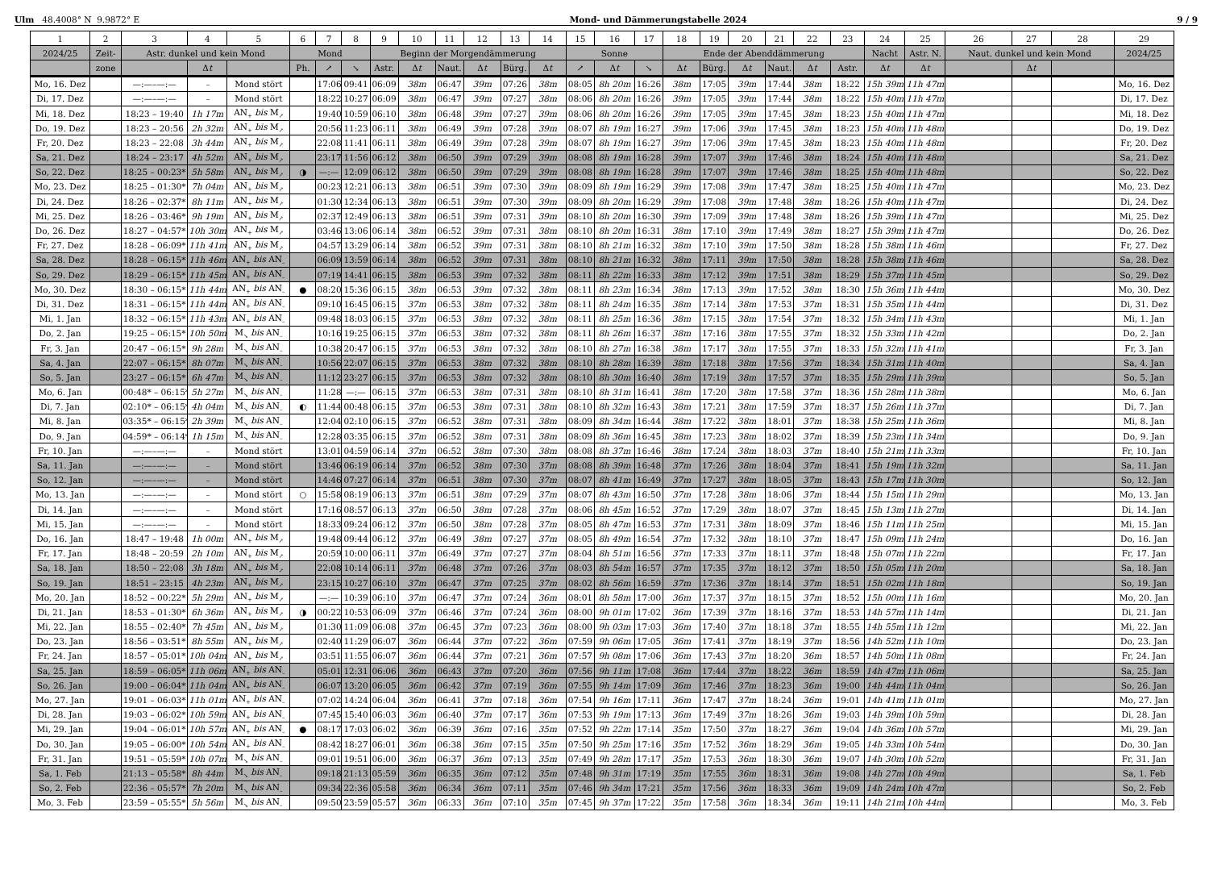Ulm 48.4008° N 9.9872° E Mond- und Dämmerungstabelle 2024 9 / 9
| 1 | 2 | 3 | 4 | 5 | 6 | 7 | 8 | 9 | 10 | 11 | 12 | 13 | 14 | 15 | 16 | 17 | 18 | 19 | 20 | 21 | 22 | 23 | 24 | 25 | 26 | 27 | 28 | 29 |
| --- | --- | --- | --- | --- | --- | --- | --- | --- | --- | --- | --- | --- | --- | --- | --- | --- | --- | --- | --- | --- | --- | --- | --- | --- | --- | --- | --- | --- |
| 2024/25 | Zeit- | Astr. dunkel und kein Mond | | | Mond | | | Beginn der Morgendämmerung | | | | | | Sonne | | | Ende der Abenddämmerung | | | | | | Nacht | Astr. N. | Naut. dunkel und kein Mond | | | 2024/25 |
| | zone | | Δ t | | Ph. | ↗ | ↘ | Astr. | Δ t | Naut. | Δ t | Bürg. | Δ t | ↗ | Δ t | ↘ | Δ t | Bürg. | Δ t | Naut. | Δ t | Astr. | Δ t | Δ t | | Δ t | | |
| Mo, 16. Dez | | —:—–—:— | – | Mond stört | | 17:06 | 09:41 | 06:09 | 38m | 06:47 | 39m | 07:26 | 38m | 08:05 | 8h 20m | 16:26 | 38m | 17:05 | 39m | 17:44 | 38m | 18:22 | 15h 39m | 11h 47m | | | | Mo, 16. Dez |
| Di, 17. Dez | | —:—–—:— | – | Mond stört | | 18:22 | 10:27 | 06:09 | 38m | 06:47 | 39m | 07:27 | 38m | 08:06 | 8h 20m | 16:26 | 39m | 17:05 | 39m | 17:44 | 38m | 18:22 | 15h 40m | 11h 47m | | | | Di, 17. Dez |
| Mi, 18. Dez | | 18:23 – 19:40 | 1h 17m | AN<sub>+</sub> bis M<sub>↗</sub> | | 19:40 | 10:59 | 06:10 | 38m | 06:48 | 39m | 07:27 | 39m | 08:06 | 8h 20m | 16:26 | 39m | 17:05 | 39m | 17:45 | 38m | 18:23 | 15h 40m | 11h 47m | | | | Mi, 18. Dez |
| Do, 19. Dez | | 18:23 – 20:56 | 2h 32m | AN<sub>+</sub> bis M<sub>↗</sub> | | 20:56 | 11:23 | 06:11 | 38m | 06:49 | 39m | 07:28 | 39m | 08:07 | 8h 19m | 16:27 | 39m | 17:06 | 39m | 17:45 | 38m | 18:23 | 15h 40m | 11h 48m | | | | Do, 19. Dez |
| Fr, 20. Dez | | 18:23 – 22:08 | 3h 44m | AN<sub>+</sub> bis M<sub>↗</sub> | | 22:08 | 11:41 | 06:11 | 38m | 06:49 | 39m | 07:28 | 39m | 08:07 | 8h 19m | 16:27 | 39m | 17:06 | 39m | 17:45 | 38m | 18:23 | 15h 40m | 11h 48m | | | | Fr, 20. Dez |
| Sa, 21. Dez | | 18:24 – 23:17 | 4h 52m | AN<sub>+</sub> bis M<sub>↗</sub> | | 23:17 | 11:56 | 06:12 | 38m | 06:50 | 39m | 07:29 | 39m | 08:08 | 8h 19m | 16:28 | 39m | 17:07 | 39m | 17:46 | 38m | 18:24 | 15h 40m | 11h 48m | | | | Sa, 21. Dez |
| So, 22. Dez | | 18:25 – 00:23* | 5h 58m | AN<sub>+</sub> bis M<sub>↗</sub> | ◑ | —:— | 12:09 | 06:12 | 38m | 06:50 | 39m | 07:29 | 39m | 08:08 | 8h 19m | 16:28 | 39m | 17:07 | 39m | 17:46 | 38m | 18:25 | 15h 40m | 11h 48m | | | | So, 22. Dez |
| Mo, 23. Dez | | 18:25 – 01:30* | 7h 04m | AN<sub>+</sub> bis M<sub>↗</sub> | | 00:23 | 12:21 | 06:13 | 38m | 06:51 | 39m | 07:30 | 39m | 08:09 | 8h 19m | 16:29 | 39m | 17:08 | 39m | 17:47 | 38m | 18:25 | 15h 40m | 11h 47m | | | | Mo, 23. Dez |
| Di, 24. Dez | | 18:26 – 02:37* | 8h 11m | AN<sub>+</sub> bis M<sub>↗</sub> | | 01:30 | 12:34 | 06:13 | 38m | 06:51 | 39m | 07:30 | 39m | 08:09 | 8h 20m | 16:29 | 39m | 17:08 | 39m | 17:48 | 38m | 18:26 | 15h 40m | 11h 47m | | | | Di, 24. Dez |
| Mi, 25. Dez | | 18:26 – 03:46* | 9h 19m | AN<sub>+</sub> bis M<sub>↗</sub> | | 02:37 | 12:49 | 06:13 | 38m | 06:51 | 39m | 07:31 | 39m | 08:10 | 8h 20m | 16:30 | 39m | 17:09 | 39m | 17:48 | 38m | 18:26 | 15h 39m | 11h 47m | | | | Mi, 25. Dez |
| Do, 26. Dez | | 18:27 – 04:57* | 10h 30m | AN<sub>+</sub> bis M<sub>↗</sub> | | 03:46 | 13:06 | 06:14 | 38m | 06:52 | 39m | 07:31 | 38m | 08:10 | 8h 20m | 16:31 | 38m | 17:10 | 39m | 17:49 | 38m | 18:27 | 15h 39m | 11h 47m | | | | Do, 26. Dez |
| Fr, 27. Dez | | 18:28 – 06:09* | 11h 41m | AN<sub>+</sub> bis M<sub>↗</sub> | | 04:57 | 13:29 | 06:14 | 38m | 06:52 | 39m | 07:31 | 38m | 08:10 | 8h 21m | 16:32 | 38m | 17:10 | 39m | 17:50 | 38m | 18:28 | 15h 38m | 11h 46m | | | | Fr, 27. Dez |
| Sa, 28. Dez | | 18:28 – 06:15* | 11h 46m | AN<sub>+</sub> bis AN<sub>–</sub> | | 06:09 | 13:59 | 06:14 | 38m | 06:52 | 39m | 07:31 | 38m | 08:10 | 8h 21m | 16:32 | 38m | 17:11 | 39m | 17:50 | 38m | 18:28 | 15h 38m | 11h 46m | | | | Sa, 28. Dez |
| So, 29. Dez | | 18:29 – 06:15* | 11h 45m | AN<sub>+</sub> bis AN<sub>–</sub> | | 07:19 | 14:41 | 06:15 | 38m | 06:53 | 39m | 07:32 | 38m | 08:11 | 8h 22m | 16:33 | 38m | 17:12 | 39m | 17:51 | 38m | 18:29 | 15h 37m | 11h 45m | | | | So, 29. Dez |
| Mo, 30. Dez | | 18:30 – 06:15* | 11h 44m | AN<sub>+</sub> bis AN<sub>–</sub> | ● | 08:20 | 15:36 | 06:15 | 38m | 06:53 | 39m | 07:32 | 38m | 08:11 | 8h 23m | 16:34 | 38m | 17:13 | 39m | 17:52 | 38m | 18:30 | 15h 36m | 11h 44m | | | | Mo, 30. Dez |
| Di, 31. Dez | | 18:31 – 06:15* | 11h 44m | AN<sub>+</sub> bis AN<sub>–</sub> | | 09:10 | 16:45 | 06:15 | 37m | 06:53 | 38m | 07:32 | 38m | 08:11 | 8h 24m | 16:35 | 38m | 17:14 | 38m | 17:53 | 37m | 18:31 | 15h 35m | 11h 44m | | | | Di, 31. Dez |
| Mi, 1. Jan | | 18:32 – 06:15* | 11h 43m | AN<sub>+</sub> bis AN<sub>–</sub> | | 09:48 | 18:03 | 06:15 | 37m | 06:53 | 38m | 07:32 | 38m | 08:11 | 8h 25m | 16:36 | 38m | 17:15 | 38m | 17:54 | 37m | 18:32 | 15h 34m | 11h 43m | | | | Mi, 1. Jan |
| Do, 2. Jan | | 19:25 – 06:15* | 10h 50m | M<sub>↘</sub> bis AN<sub>–</sub> | | 10:16 | 19:25 | 06:15 | 37m | 06:53 | 38m | 07:32 | 38m | 08:11 | 8h 26m | 16:37 | 38m | 17:16 | 38m | 17:55 | 37m | 18:32 | 15h 33m | 11h 42m | | | | Do, 2. Jan |
| Fr, 3. Jan | | 20:47 – 06:15* | 9h 28m | M<sub>↘</sub> bis AN<sub>–</sub> | | 10:38 | 20:47 | 06:15 | 37m | 06:53 | 38m | 07:32 | 38m | 08:10 | 8h 27m | 16:38 | 38m | 17:17 | 38m | 17:55 | 37m | 18:33 | 15h 32m | 11h 41m | | | | Fr, 3. Jan |
| Sa, 4. Jan | | 22:07 – 06:15* | 8h 07m | M<sub>↘</sub> bis AN<sub>–</sub> | | 10:56 | 22:07 | 06:15 | 37m | 06:53 | 38m | 07:32 | 38m | 08:10 | 8h 28m | 16:39 | 38m | 17:18 | 38m | 17:56 | 37m | 18:34 | 15h 31m | 11h 40m | | | | Sa, 4. Jan |
| So, 5. Jan | | 23:27 – 06:15* | 6h 47m | M<sub>↘</sub> bis AN<sub>–</sub> | | 11:12 | 23:27 | 06:15 | 37m | 06:53 | 38m | 07:32 | 38m | 08:10 | 8h 30m | 16:40 | 38m | 17:19 | 38m | 17:57 | 37m | 18:35 | 15h 29m | 11h 39m | | | | So, 5. Jan |
| Mo, 6. Jan | | 00:48* – 06:15* | 5h 27m | M<sub>↘</sub> bis AN<sub>–</sub> | | 11:28 | —:— | 06:15 | 37m | 06:53 | 38m | 07:31 | 38m | 08:10 | 8h 31m | 16:41 | 38m | 17:20 | 38m | 17:58 | 37m | 18:36 | 15h 28m | 11h 38m | | | | Mo, 6. Jan |
| Di, 7. Jan | | 02:10* – 06:15* | 4h 04m | M<sub>↘</sub> bis AN<sub>–</sub> | ◐ | 11:44 | 00:48 | 06:15 | 37m | 06:53 | 38m | 07:31 | 38m | 08:10 | 8h 32m | 16:43 | 38m | 17:21 | 38m | 17:59 | 37m | 18:37 | 15h 26m | 11h 37m | | | | Di, 7. Jan |
| Mi, 8. Jan | | 03:35* – 06:15* | 2h 39m | M<sub>↘</sub> bis AN<sub>–</sub> | | 12:04 | 02:10 | 06:15 | 37m | 06:52 | 38m | 07:31 | 38m | 08:09 | 8h 34m | 16:44 | 38m | 17:22 | 38m | 18:01 | 37m | 18:38 | 15h 25m | 11h 36m | | | | Mi, 8. Jan |
| Do, 9. Jan | | 04:59* – 06:14* | 1h 15m | M<sub>↘</sub> bis AN<sub>–</sub> | | 12:28 | 03:35 | 06:15 | 37m | 06:52 | 38m | 07:31 | 38m | 08:09 | 8h 36m | 16:45 | 38m | 17:23 | 38m | 18:02 | 37m | 18:39 | 15h 23m | 11h 34m | | | | Do, 9. Jan |
| Fr, 10. Jan | | —:—–—:— | – | Mond stört | | 13:01 | 04:59 | 06:14 | 37m | 06:52 | 38m | 07:30 | 38m | 08:08 | 8h 37m | 16:46 | 38m | 17:24 | 38m | 18:03 | 37m | 18:40 | 15h 21m | 11h 33m | | | | Fr, 10. Jan |
| Sa, 11. Jan | | —:—–—:— | – | Mond stört | | 13:46 | 06:19 | 06:14 | 37m | 06:52 | 38m | 07:30 | 37m | 08:08 | 8h 39m | 16:48 | 37m | 17:26 | 38m | 18:04 | 37m | 18:41 | 15h 19m | 11h 32m | | | | Sa, 11. Jan |
| So, 12. Jan | | —:—–—:— | – | Mond stört | | 14:46 | 07:27 | 06:14 | 37m | 06:51 | 38m | 07:30 | 37m | 08:07 | 8h 41m | 16:49 | 37m | 17:27 | 38m | 18:05 | 37m | 18:43 | 15h 17m | 11h 30m | | | | So, 12. Jan |
| Mo, 13. Jan | | —:—–—:— | – | Mond stört | ○ | 15:58 | 08:19 | 06:13 | 37m | 06:51 | 38m | 07:29 | 37m | 08:07 | 8h 43m | 16:50 | 37m | 17:28 | 38m | 18:06 | 37m | 18:44 | 15h 15m | 11h 29m | | | | Mo, 13. Jan |
| Di, 14. Jan | | —:—–—:— | – | Mond stört | | 17:16 | 08:57 | 06:13 | 37m | 06:50 | 38m | 07:28 | 37m | 08:06 | 8h 45m | 16:52 | 37m | 17:29 | 38m | 18:07 | 37m | 18:45 | 15h 13m | 11h 27m | | | | Di, 14. Jan |
| Mi, 15. Jan | | —:—–—:— | – | Mond stört | | 18:33 | 09:24 | 06:12 | 37m | 06:50 | 38m | 07:28 | 37m | 08:05 | 8h 47m | 16:53 | 37m | 17:31 | 38m | 18:09 | 37m | 18:46 | 15h 11m | 11h 25m | | | | Mi, 15. Jan |
| Do, 16. Jan | | 18:47 – 19:48 | 1h 00m | AN<sub>+</sub> bis M<sub>↗</sub> | | 19:48 | 09:44 | 06:12 | 37m | 06:49 | 38m | 07:27 | 37m | 08:05 | 8h 49m | 16:54 | 37m | 17:32 | 38m | 18:10 | 37m | 18:47 | 15h 09m | 11h 24m | | | | Do, 16. Jan |
| Fr, 17. Jan | | 18:48 – 20:59 | 2h 10m | AN<sub>+</sub> bis M<sub>↗</sub> | | 20:59 | 10:00 | 06:11 | 37m | 06:49 | 37m | 07:27 | 37m | 08:04 | 8h 51m | 16:56 | 37m | 17:33 | 37m | 18:11 | 37m | 18:48 | 15h 07m | 11h 22m | | | | Fr, 17. Jan |
| Sa, 18. Jan | | 18:50 – 22:08 | 3h 18m | AN<sub>+</sub> bis M<sub>↗</sub> | | 22:08 | 10:14 | 06:11 | 37m | 06:48 | 37m | 07:26 | 37m | 08:03 | 8h 54m | 16:57 | 37m | 17:35 | 37m | 18:12 | 37m | 18:50 | 15h 05m | 11h 20m | | | | Sa, 18. Jan |
| So, 19. Jan | | 18:51 – 23:15 | 4h 23m | AN<sub>+</sub> bis M<sub>↗</sub> | | 23:15 | 10:27 | 06:10 | 37m | 06:47 | 37m | 07:25 | 37m | 08:02 | 8h 56m | 16:59 | 37m | 17:36 | 37m | 18:14 | 37m | 18:51 | 15h 02m | 11h 18m | | | | So, 19. Jan |
| Mo, 20. Jan | | 18:52 – 00:22* | 5h 29m | AN<sub>+</sub> bis M<sub>↗</sub> | | —:— | 10:39 | 06:10 | 37m | 06:47 | 37m | 07:24 | 36m | 08:01 | 8h 58m | 17:00 | 36m | 17:37 | 37m | 18:15 | 37m | 18:52 | 15h 00m | 11h 16m | | | | Mo, 20. Jan |
| Di, 21. Jan | | 18:53 – 01:30* | 6h 36m | AN<sub>+</sub> bis M<sub>↗</sub> | ◑ | 00:22 | 10:53 | 06:09 | 37m | 06:46 | 37m | 07:24 | 36m | 08:00 | 9h 01m | 17:02 | 36m | 17:39 | 37m | 18:16 | 37m | 18:53 | 14h 57m | 11h 14m | | | | Di, 21. Jan |
| Mi, 22. Jan | | 18:55 – 02:40* | 7h 45m | AN<sub>+</sub> bis M<sub>↗</sub> | | 01:30 | 11:09 | 06:08 | 37m | 06:45 | 37m | 07:23 | 36m | 08:00 | 9h 03m | 17:03 | 36m | 17:40 | 37m | 18:18 | 37m | 18:55 | 14h 55m | 11h 12m | | | | Mi, 22. Jan |
| Do, 23. Jan | | 18:56 – 03:51* | 8h 55m | AN<sub>+</sub> bis M<sub>↗</sub> | | 02:40 | 11:29 | 06:07 | 36m | 06:44 | 37m | 07:22 | 36m | 07:59 | 9h 06m | 17:05 | 36m | 17:41 | 37m | 18:19 | 37m | 18:56 | 14h 52m | 11h 10m | | | | Do, 23. Jan |
| Fr, 24. Jan | | 18:57 – 05:01* | 10h 04m | AN<sub>+</sub> bis M<sub>↗</sub> | | 03:51 | 11:55 | 06:07 | 36m | 06:44 | 37m | 07:21 | 36m | 07:57 | 9h 08m | 17:06 | 36m | 17:43 | 37m | 18:20 | 36m | 18:57 | 14h 50m | 11h 08m | | | | Fr, 24. Jan |
| Sa, 25. Jan | | 18:59 – 06:05* | 11h 06m | AN<sub>+</sub> bis AN<sub>–</sub> | | 05:01 | 12:31 | 06:06 | 36m | 06:43 | 37m | 07:20 | 36m | 07:56 | 9h 11m | 17:08 | 36m | 17:44 | 37m | 18:22 | 36m | 18:59 | 14h 47m | 11h 06m | | | | Sa, 25. Jan |
| So, 26. Jan | | 19:00 – 06:04* | 11h 04m | AN<sub>+</sub> bis AN<sub>–</sub> | | 06:07 | 13:20 | 06:05 | 36m | 06:42 | 37m | 07:19 | 36m | 07:55 | 9h 14m | 17:09 | 36m | 17:46 | 37m | 18:23 | 36m | 19:00 | 14h 44m | 11h 04m | | | | So, 26. Jan |
| Mo, 27. Jan | | 19:01 – 06:03* | 11h 01m | AN<sub>+</sub> bis AN<sub>–</sub> | | 07:02 | 14:24 | 06:04 | 36m | 06:41 | 37m | 07:18 | 36m | 07:54 | 9h 16m | 17:11 | 36m | 17:47 | 37m | 18:24 | 36m | 19:01 | 14h 41m | 11h 01m | | | | Mo, 27. Jan |
| Di, 28. Jan | | 19:03 – 06:02* | 10h 59m | AN<sub>+</sub> bis AN<sub>–</sub> | | 07:45 | 15:40 | 06:03 | 36m | 06:40 | 37m | 07:17 | 36m | 07:53 | 9h 19m | 17:13 | 36m | 17:49 | 37m | 18:26 | 36m | 19:03 | 14h 39m | 10h 59m | | | | Di, 28. Jan |
| Mi, 29. Jan | | 19:04 – 06:01* | 10h 57m | AN<sub>+</sub> bis AN<sub>–</sub> | ● | 08:17 | 17:03 | 06:02 | 36m | 06:39 | 36m | 07:16 | 35m | 07:52 | 9h 22m | 17:14 | 35m | 17:50 | 37m | 18:27 | 36m | 19:04 | 14h 36m | 10h 57m | | | | Mi, 29. Jan |
| Do, 30. Jan | | 19:05 – 06:00* | 10h 54m | AN<sub>+</sub> bis AN<sub>–</sub> | | 08:42 | 18:27 | 06:01 | 36m | 06:38 | 36m | 07:15 | 35m | 07:50 | 9h 25m | 17:16 | 35m | 17:52 | 36m | 18:29 | 36m | 19:05 | 14h 33m | 10h 54m | | | | Do, 30. Jan |
| Fr, 31. Jan | | 19:51 – 05:59* | 10h 07m | M<sub>↘</sub> bis AN<sub>–</sub> | | 09:01 | 19:51 | 06:00 | 36m | 06:37 | 36m | 07:13 | 35m | 07:49 | 9h 28m | 17:17 | 35m | 17:53 | 36m | 18:30 | 36m | 19:07 | 14h 30m | 10h 52m | | | | Fr, 31. Jan |
| Sa, 1. Feb | | 21:13 – 05:58* | 8h 44m | M<sub>↘</sub> bis AN<sub>–</sub> | | 09:18 | 21:13 | 05:59 | 36m | 06:35 | 36m | 07:12 | 35m | 07:48 | 9h 31m | 17:19 | 35m | 17:55 | 36m | 18:31 | 36m | 19:08 | 14h 27m | 10h 49m | | | | Sa, 1. Feb |
| So, 2. Feb | | 22:36 – 05:57* | 7h 20m | M<sub>↘</sub> bis AN<sub>–</sub> | | 09:34 | 22:36 | 05:58 | 36m | 06:34 | 36m | 07:11 | 35m | 07:46 | 9h 34m | 17:21 | 35m | 17:56 | 36m | 18:33 | 36m | 19:09 | 14h 24m | 10h 47m | | | | So, 2. Feb |
| Mo, 3. Feb | | 23:59 – 05:55* | 5h 56m | M<sub>↘</sub> bis AN<sub>–</sub> | | 09:50 | 23:59 | 05:57 | 36m | 06:33 | 36m | 07:10 | 35m | 07:45 | 9h 37m | 17:22 | 35m | 17:58 | 36m | 18:34 | 36m | 19:11 | 14h 21m | 10h 44m | | | | Mo, 3. Feb |